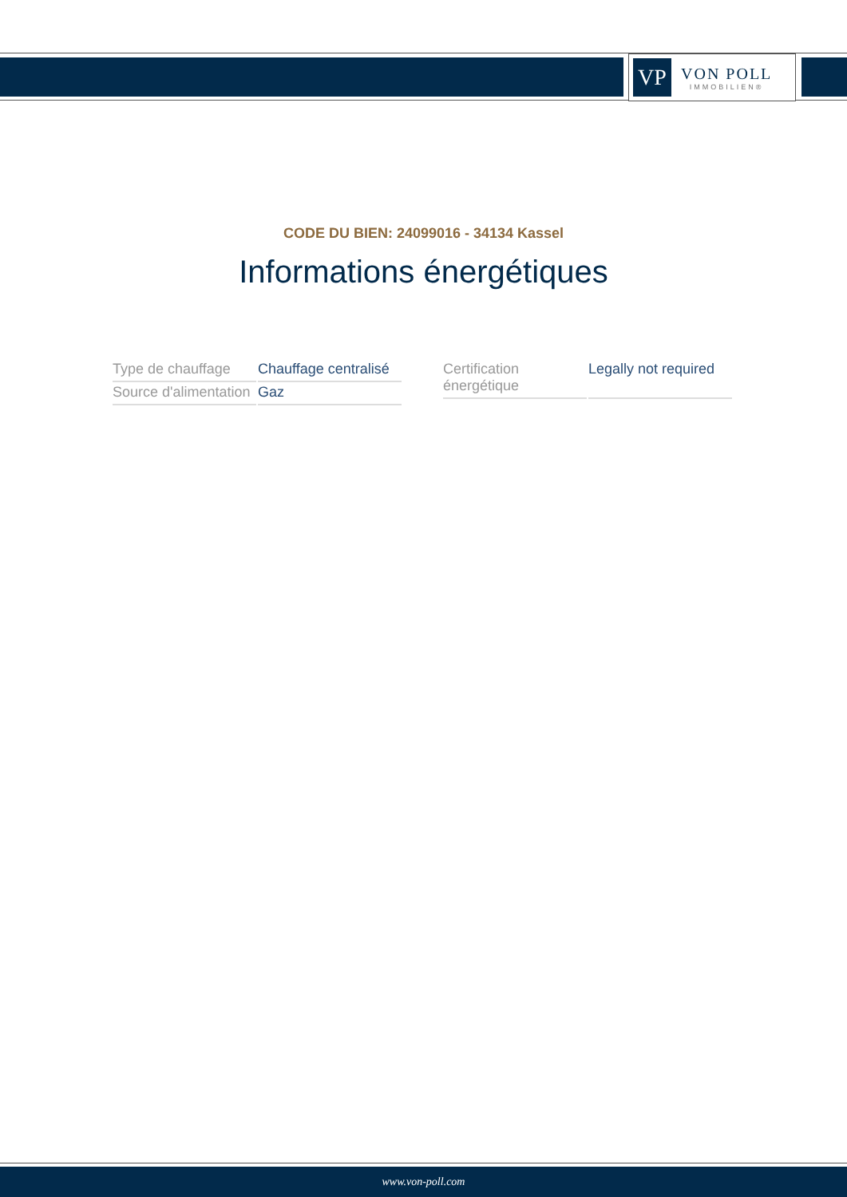VP
VON POLL
IMMOBILIEN®
CODE DU BIEN: 24099016 - 34134 Kassel
Informations énergétiques
| Type de chauffage | Chauffage centralisé |
| Source d'alimentation | Gaz |
| Certification énergétique | Legally not required |
www.von-poll.com